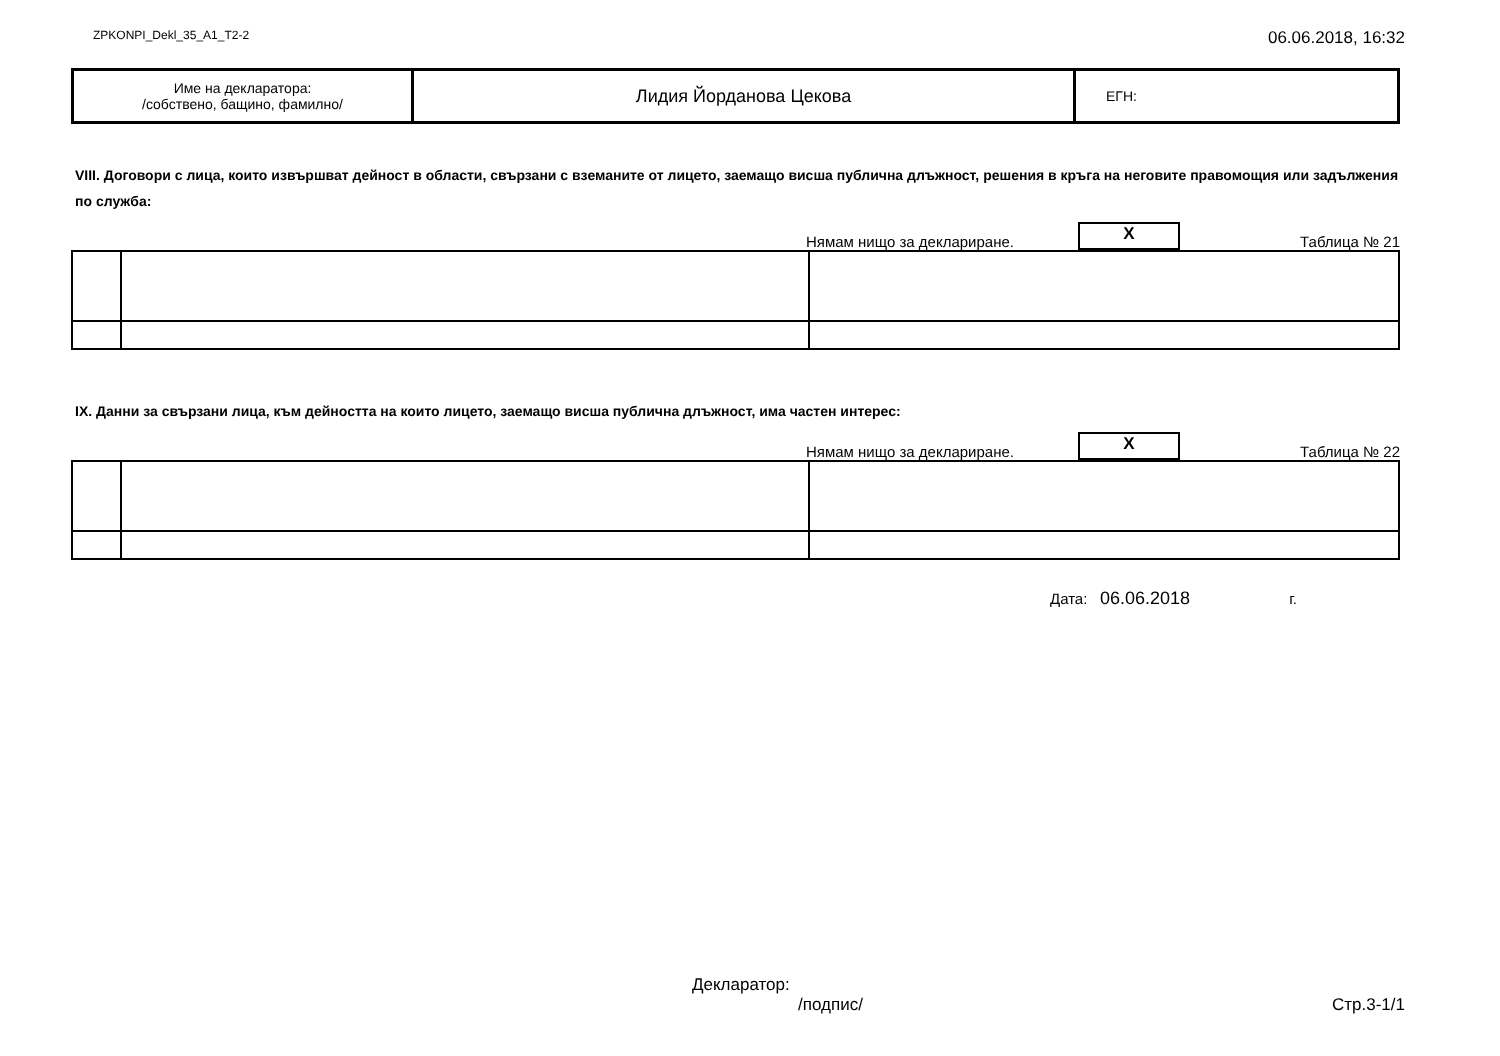ZPKONPI_Dekl_35_A1_T2-2 06.06.2018, 16:32
| Име на декларатора: /собствено, бащино, фамилно/ | Лидия Йорданова Цекова | ЕГН: |
VIII. Договори с лица, които извършват дейност в области, свързани с вземаните от лицето, заемащо висша публична длъжност, решения в кръга на неговите правомощия или задължения по служба:
Нямам нищо за деклариране. X Таблица № 21
IX. Данни за свързани лица, към дейността на които лицето, заемащо висша публична длъжност, има частен интерес:
Нямам нищо за деклариране. X Таблица № 22
Дата: 06.06.2018 г.
Декларатор:
/подпис/ Стр.3-1/1